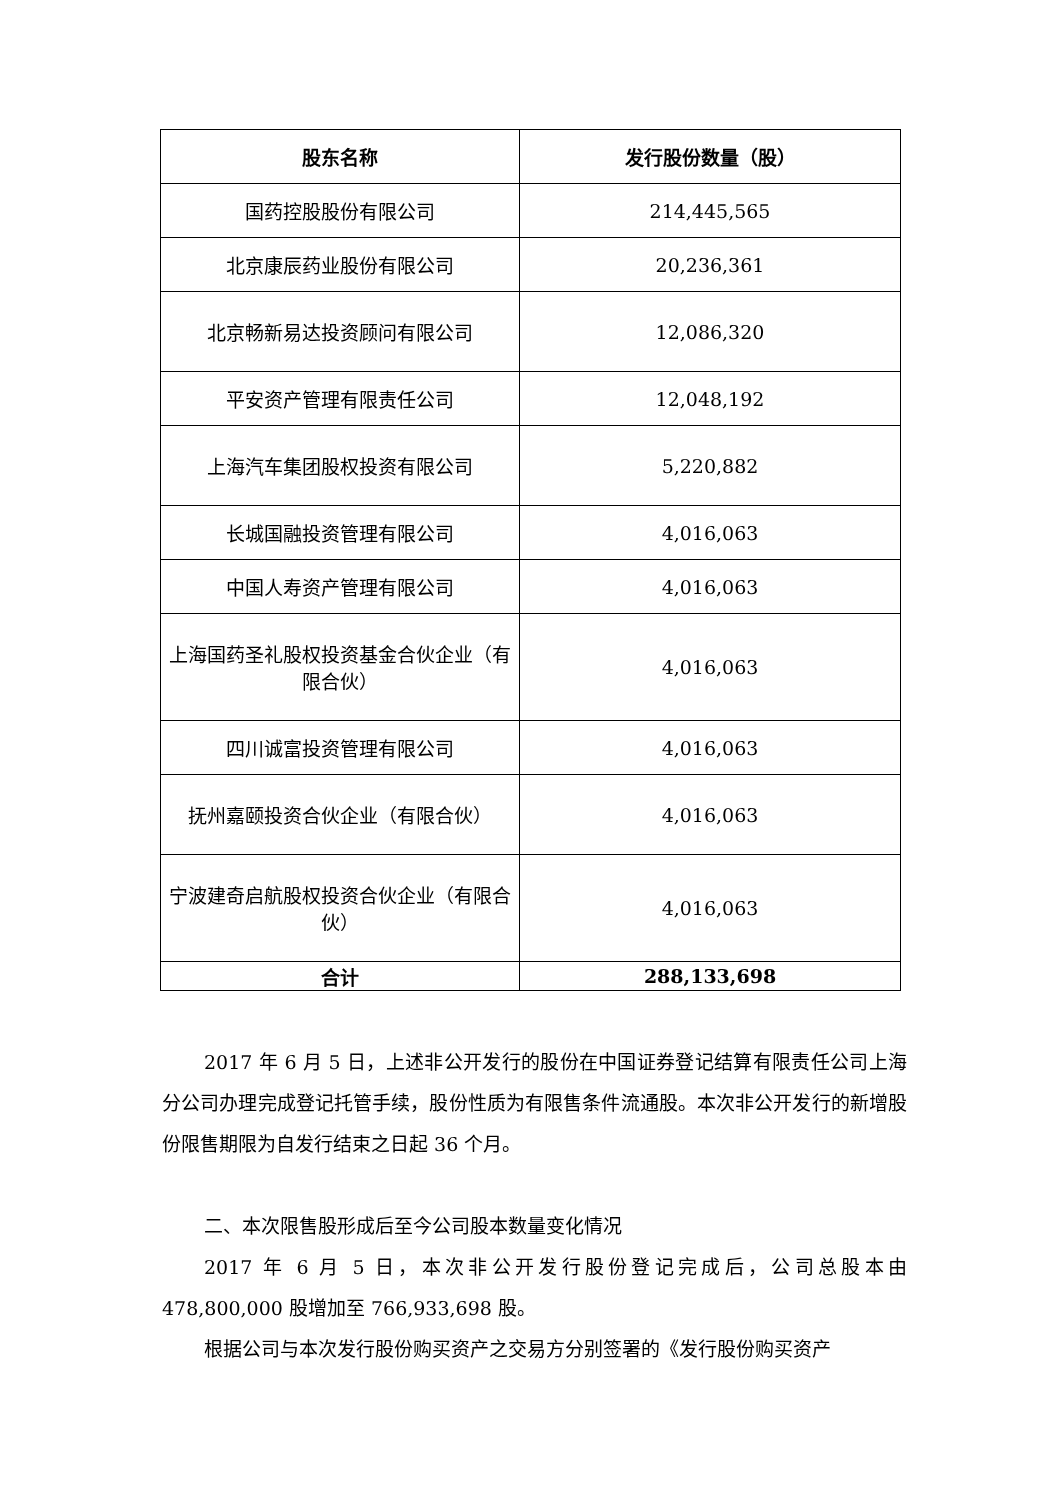| 股东名称 | 发行股份数量（股） |
| --- | --- |
| 国药控股股份有限公司 | 214,445,565 |
| 北京康辰药业股份有限公司 | 20,236,361 |
| 北京畅新易达投资顾问有限公司 | 12,086,320 |
| 平安资产管理有限责任公司 | 12,048,192 |
| 上海汽车集团股权投资有限公司 | 5,220,882 |
| 长城国融投资管理有限公司 | 4,016,063 |
| 中国人寿资产管理有限公司 | 4,016,063 |
| 上海国药圣礼股权投资基金合伙企业（有限合伙） | 4,016,063 |
| 四川诚富投资管理有限公司 | 4,016,063 |
| 抚州嘉颐投资合伙企业（有限合伙） | 4,016,063 |
| 宁波建奇启航股权投资合伙企业（有限合伙） | 4,016,063 |
| 合计 | 288,133,698 |
2017 年 6 月 5 日，上述非公开发行的股份在中国证券登记结算有限责任公司上海分公司办理完成登记托管手续，股份性质为有限售条件流通股。本次非公开发行的新增股份限售期限为自发行结束之日起 36 个月。
二、本次限售股形成后至今公司股本数量变化情况
2017 年 6 月 5 日，本次非公开发行股份登记完成后，公司总股本由 478,800,000 股增加至 766,933,698 股。
根据公司与本次发行股份购买资产之交易方分别签署的《发行股份购买资产